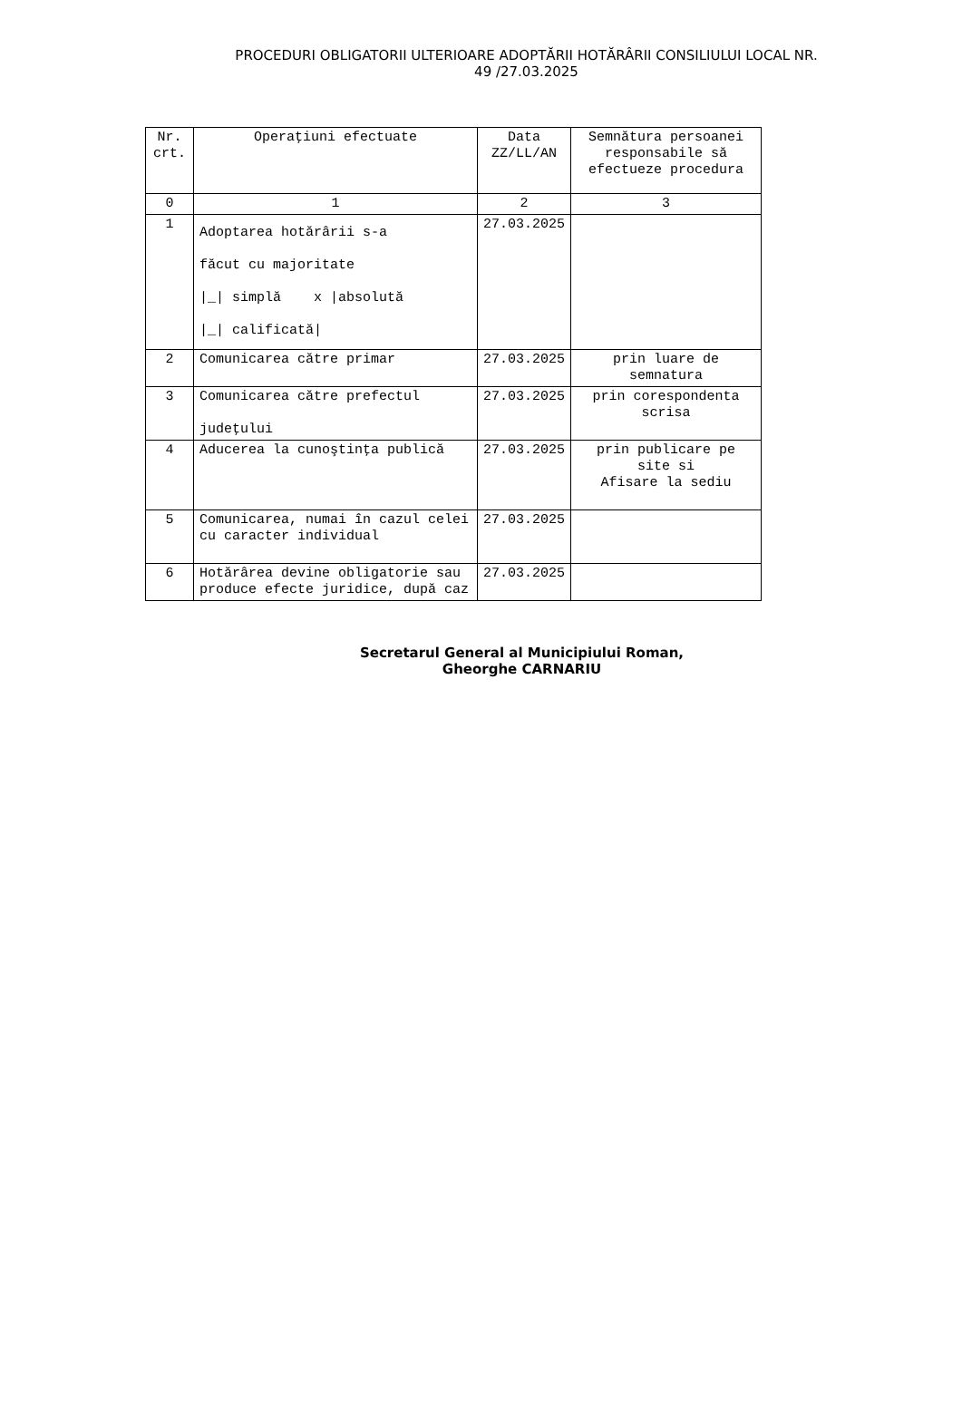PROCEDURI OBLIGATORII ULTERIOARE ADOPTĂRII HOTĂRÂRII CONSILIULUI LOCAL NR.
49 /27.03.2025
| Nr. crt. | Operaţiuni efectuate | Data ZZ/LL/AN | Semnătura persoanei responsabile să efectueze procedura |
| --- | --- | --- | --- |
| 0 | 1 | 2 | 3 |
| 1 | Adoptarea hotărârii s-a făcut cu majoritate /_/ simplă x /absolută /_/ calificată/ | 27.03.2025 | |
| 2 | Comunicarea către primar | 27.03.2025 | prin luare de semnatura |
| 3 | Comunicarea către prefectul judeţului | 27.03.2025 | prin corespondenta scrisa |
| 4 | Aducerea la cunoştinţa publică | 27.03.2025 | prin publicare pe site si Afisare la sediu |
| 5 | Comunicarea, numai în cazul celei cu caracter individual | 27.03.2025 | |
| 6 | Hotărârea devine obligatorie sau produce efecte juridice, după caz | 27.03.2025 | |
Secretarul General al Municipiului Roman,
Gheorghe CARNARIU